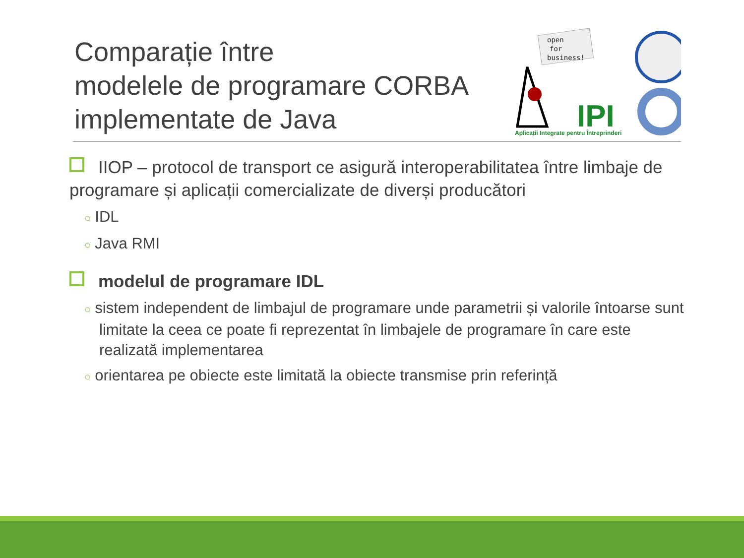Comparație între
modelele de programare CORBA
implementate de Java
open
for
business!
IPI
Aplicații Integrate pentru Întreprinderi
IIOP – protocol de transport ce asigură interoperabilitatea între limbaje de programare și aplicații comercializate de diverși producători
○ IDL
○ Java RMI
modelul de programare IDL
○ sistem independent de limbajul de programare unde parametrii și valorile întoarse sunt limitate la ceea ce poate fi reprezentat în limbajele de programare în care este realizată implementarea
○ orientarea pe obiecte este limitată la obiecte transmise prin referință